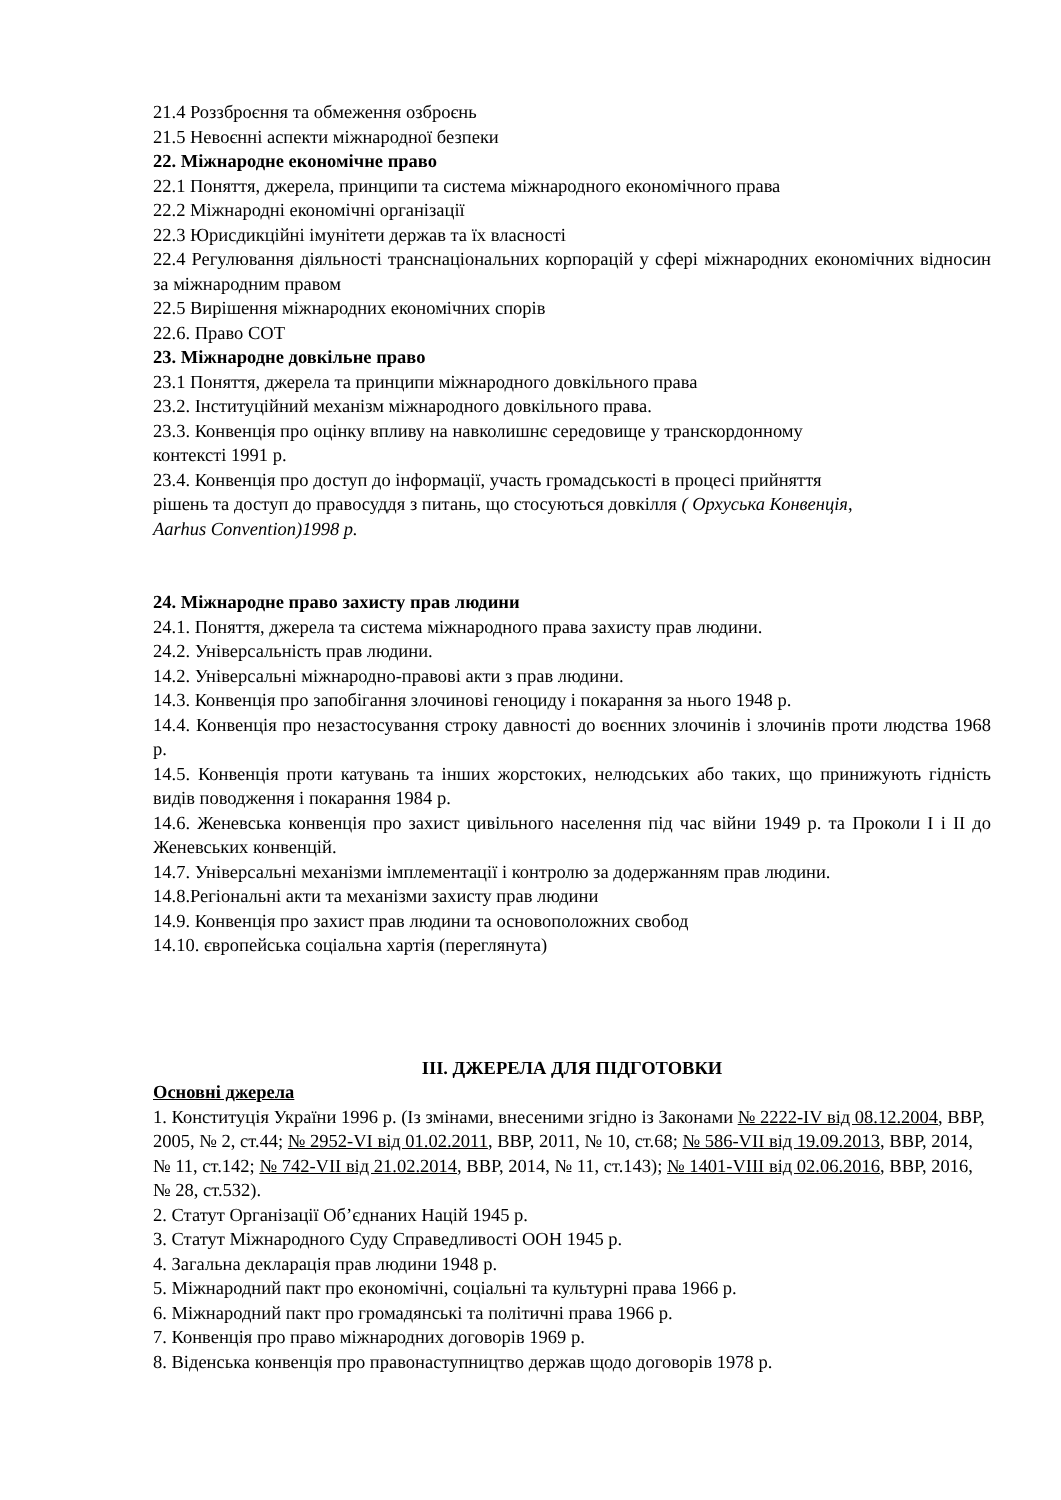21.4 Роззброєння та обмеження озброєнь
21.5 Невоєнні аспекти міжнародної безпеки
22. Міжнародне економічне право
22.1 Поняття, джерела, принципи та система міжнародного економічного права
22.2 Міжнародні економічні організації
22.3 Юрисдикційні імунітети держав та їх власності
22.4 Регулювання діяльності транснаціональних корпорацій у сфері міжнародних економічних відносин за міжнародним правом
22.5 Вирішення міжнародних економічних спорів
22.6. Право СОТ
23. Міжнародне довкільне право
23.1 Поняття, джерела та принципи міжнародного довкільного права
23.2. Інституційний механізм міжнародного довкільного права.
23.3. Конвенція про оцінку впливу на навколишнє середовище у транскордонному
контексті 1991 р.
23.4. Конвенція про доступ до інформації, участь громадськості в процесі прийняття
рішень та доступ до правосуддя з питань, що стосуються довкілля ( Орхуська Конвенція,
Aarhus Convention)1998 р.
24. Міжнародне право захисту прав людини
24.1. Поняття, джерела та система міжнародного права захисту прав людини.
24.2. Універсальність прав людини.
14.2. Універсальні міжнародно-правові акти з прав людини.
14.3. Конвенція про запобігання злочинові геноциду і покарання за нього 1948 р.
14.4. Конвенція про незастосування строку давності до воєнних злочинів і злочинів проти людства 1968 р.
14.5. Конвенція проти катувань та інших жорстоких, нелюдських або таких, що принижують гідність видів поводження і покарання 1984 р.
14.6. Женевська конвенція про захист цивільного населення під час війни 1949 р. та Проколи I і II до Женевських конвенцій.
14.7. Універсальні механізми імплементації і контролю за додержанням прав людини.
14.8.Регіональні акти та механізми захисту прав людини
14.9. Конвенція про захист прав людини та основоположних свобод
14.10. європейська соціальна хартія (переглянута)
III. ДЖЕРЕЛА ДЛЯ ПІДГОТОВКИ
Основні джерела
1. Конституція України 1996 р. (Із змінами, внесеними згідно із Законами № 2222-IV від 08.12.2004, ВВР, 2005, № 2, ст.44; № 2952-VI від 01.02.2011, ВВР, 2011, № 10, ст.68; № 586-VII від 19.09.2013, ВВР, 2014, № 11, ст.142; № 742-VII від 21.02.2014, ВВР, 2014, № 11, ст.143); № 1401-VIII від 02.06.2016, ВВР, 2016, № 28, ст.532).
2. Статут Організації Об’єднаних Націй 1945 р.
3. Статут Міжнародного Суду Справедливості ООН 1945 р.
4. Загальна декларація прав людини 1948 р.
5. Міжнародний пакт про економічні, соціальні та культурні права 1966 р.
6. Міжнародний пакт про громадянські та політичні права 1966 р.
7. Конвенція про право міжнародних договорів 1969 р.
8. Віденська конвенція про правонаступництво держав щодо договорів 1978 р.